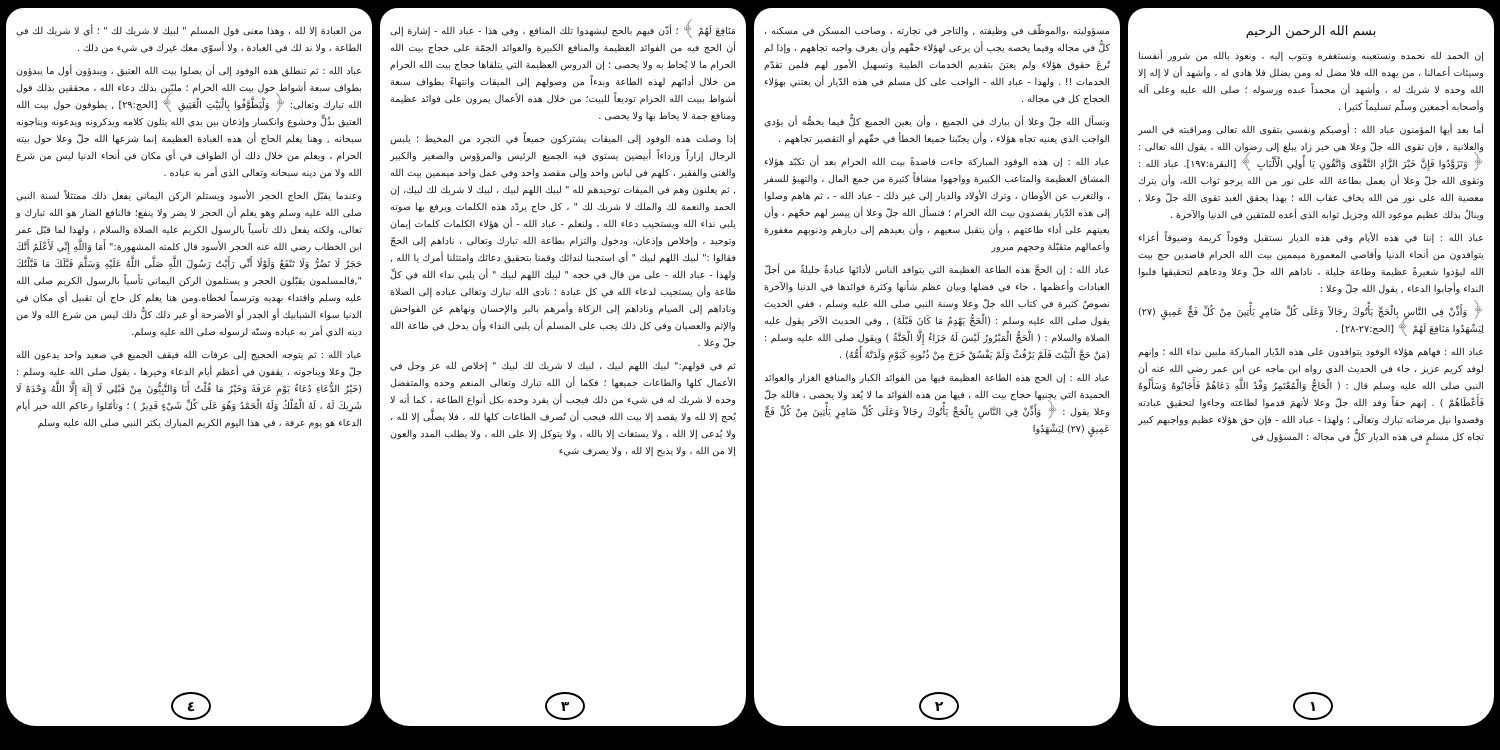بسم الله الرحمن الرحيم
إن الحمد لله نحمده ونستعينه ونستغفره ونتوب إليه ، ونعوذ بالله من شرور أنفسنا وسيئات أعمالنا ، من يهده الله فلا مضل له ومن يضلل فلا هادي له ، وأشهد أن لا إله إلا الله وحده لا شريك له ، وأشهد أن محمداً عبده ورسوله ؛ صلى الله عليه وعلى آله وأصحابه أجمعين وسلّم تسليماً كثيرا .
أما بعد أيها المؤمنون عباد الله : أوصيكم ونفسي بتقوى الله تعالى ومراقبته في السر والعلانية , فإن تقوى الله جلّ وعلا هي خير زاد يبلغ إلى رضوان الله ، يقول الله تعالى : ﴿ وَتَزَوَّدُوا فَإِنَّ خَيْرَ الزَّادِ التَّقْوَى وَاتَّقُونِ يَا أُولِي الْأَلْبَابِ ﴾ [البقرة:١٩٧]. عباد الله : وتقوى الله جلّ وعلا أن يعمل بطاعة الله على نور من الله يرجو ثواب الله، وأن يترك معصية الله على نور من الله يخاف عقاب الله ؛ بهذا يحقق العبد تقوى الله جلّ وعلا , وينالُ بذلك عظيم موعود الله وجزيل ثوابه الذي أعده للمتقين في الدنيا والآخرة .
عباد الله : إننا في هذه الأيام وفي هذه الديار نستقبل وفوداً كريمة وضيوفاً أعزاء يتوافدون من أنحاء الدنيا وأقاصي المعمورة ميممين بيت الله الحرام قاصدين حج بيت الله ليؤدوا شعيرةً عظيمة وطاعة جليلة ، ناداهم الله جلّ وعلا ودعاهم لتحقيقها فلبوا النداء وأجابوا الدعاء , يقول الله جلّ وعلا :
﴿ وَأَذِّنْ فِي النَّاسِ بِالْحَجِّ يَأْتُوكَ رِجَالاً وَعَلَى كُلِّ ضَامِرٍ يَأْتِينَ مِنْ كُلِّ فَجٍّ عَمِيقٍ (٢٧) لِيَشْهَدُوا مَنَافِعَ لَهُمْ ﴾ [الحج:٢٧-٢٨] .
عباد الله : فهاهم هؤلاء الوفود يتوافدون على هذه الدّيار المباركة ملبين نداء الله ؛ وإنهم لوفد كريم عزيز ، جاء في الحديث الذي رواه ابن ماجه عن ابن عمر رضي الله عنه أن النبي صلى الله عليه وسلم قال : ( الْحَاجُّ وَالْمُعْتَمِرُ وَفْدُ اللَّهِ دَعَاهُمْ فَأَجَابُوهُ وَسَأَلُوهُ فَأَعْطَاهُمْ ) . إنهم حقاً وفد الله جلّ وعلا لأنهمَ قدموا لطاعته وجاءوا لتحقيق عبادته وقصدوا نيل مرضاته تبارك وتعالَى ؛ ولهذا - عباد الله - فإن حق هؤلاء عظيم وواجبهم كبير تجاه كل مسلمٍ في هذه الديار كلٌّ في مجاله : المسؤول في
١
مسؤوليته ،والموظّف في وظيفته , والتاجر في تجارته ، وصاحب المسكن في مسكنه ، كلٌّ في مجاله وفيما يخصه يجب أن يرعى لهؤلاء حقّهم وأن يعرف واجبه تجاههم ، وإذا لم تُرعَ حقوق هؤلاء ولم يعتنَ بتقديم الخدمات الطيبة وتسهيل الأمور لهم فلمن تقدّم الخدمات !! . ولهذا - عباد الله - الواجب على كل مسلم في هذه الدّيار أن يعتني بهؤلاء الحجاج كل في مجاله .
ونسأل الله جلّ وعلا أن يبارك في الجميع ، وأن يعين الجميع كلٌّ فيما يخصُّه أن يؤدي الواجب الذي يعنيه تجاه هؤلاء ، وأن يجنّبنا جميعا الخطأ في حقّهم أو التقصير تجاههم .
عباد الله : إن هذه الوفود المباركة جاءت قاصدةً بيت الله الحرام بعد أن تكبّد هؤلاء المشاق العظيمة والمتاعب الكبيرة وواجهوا مشاقاً كثيرة من جمع المال ، والتهيؤ للسفر ، والتغرب عن الأوطان ، وترك الأولاد والديار إلى غير ذلك - عباد الله - ، ثم هاهم وصلوا إلى هذه الدّيار يقصدون بيت الله الحرام ؛ فنسأل الله جلّ وعلا أن ييسر لهم حجّهم ، وأن يعينهم على أداء طاعتهم ، وأن يتقبل سعيهم ، وأن يعيدهم إلى ديارهم وذنوبهم مغفورة وأعمالهم متقبّلة وحجهم مبرور
عباد الله : إن الحجَّ هذه الطاعة العظيمة التي يتوافد الناس لأدائها عبادةٌ جليلةٌ من أجلّ العبادات وأعظمها ، جاء في فضلها وبيان عظم شأنها وكثرة فوائدها في الدنيا والآخرة نصوصٌ كثيرة في كتاب الله جلّ وعلا وسنة النبي صلى الله عليه وسلم ، ففي الحديث يقول صلى الله عليه وسلم : (الْحَجُّ يَهْدِمُ مَا كَانَ قَبْلَهُ) , وفي الحديث الآخر يقول عليه الصلاة والسلام : ( الْحَجُّ الْمَبْرُورُ لَيْسَ لَهُ جَزَاءٌ إِلَّا الْجَنَّةُ ) ويقول صلى الله عليه وسلم : (مَنْ حَجَّ الْبَيْتَ فَلَمْ يَرْفُثْ وَلَمْ يَفْسُقْ خَرَجَ مِنْ ذُنُوبِهِ كَيَوْمِ وَلَدَتْهُ أُمُّهُ) .
عباد الله : إن الحج هذه الطاعة العظيمة فيها من الفوائد الكبار والمنافع الغزار والعوائد الحميدة التي يجنيها حجاج بيت الله ، فيها من هذه الفوائد ما لا يُعد ولا يحصى ، فالله جلّ وعلا يقول : ﴿ وَأَذِّنْ فِي النَّاسِ بِالْحَجِّ يَأْتُوكَ رِجَالاً وَعَلَى كُلِّ ضَامِرٍ يَأْتِينَ مِنْ كُلِّ فَجٍّ عَمِيقٍ (٢٧) لِيَشْهَدُوا
٢
مَنَافِعَ لَهُمْ ﴾ ؛ أذّن فيهم بالحج ليشهدوا تلك المنافع ، وفي هذا - عباد الله - إشارة إلى أن الحج فيه من الفوائد العظيمة والمنافع الكبيرة والعوائد الجمّة على حجاج بيت الله الحرام ما لا يُحاط به ولا يحصى ؛ إن الدروس العظيمة التي يتلقاها حجاج بيت الله الحرام من خلال أدائهم لهذه الطاعة وبدءاً من وصولهم إلى الميقات وانتهاءً بطواف سبعة أشواط ببيت الله الحرام توديعاً للبيت؛ من خلال هذه الأعمال يمرون على فوائد عظيمة ومنافع جمة لا يحاط بها ولا يحصى .
إذا وصلت هذه الوفود إلى الميقات يشتركون جميعاً في التجرد من المخيط ؛ يلبس الرجال إزاراً ورداءاً أبيضين يستوي فيه الجميع الرئيس والمرؤوس والصغير والكبير والغني والفقير ، كلهم في لباس واحد وإلى مقصد واحد وفي عمل واحد ميممين بيت الله , ثم يعلنون وهم في الميقات توحيدهم لله " لبيك اللهم لبيك ، لبيك لا شريك لك لبيك، إن الحمد والنعمة لك والملك لا شريك لك " ، كل حاج يردّد هذه الكلمات ويرفع بها صوته يلبي نداء الله ويستجيب دعاء الله ، ولنعلم - عباد الله - أن هؤلاء الكلمات كلمات إيمان وتوحيد ، وإخلاص وإذعان، ودخول والتزام بطاعة الله تبارك وتعالى ، ناداهم إلى الحجّ فقالوا :" لبيك اللهم لبيك " أي استجبنا لندائك وقمنا بتحقيق دعائك وامتثلنا أمرك يا الله , ولهذا - عباد الله - على من قال في حجه " لبيك اللهم لبيك " أن يلبي نداء الله في كلِّ طاعة وأن يستجيب لدعاء الله في كل عبادة ؛ نادى الله تبارك وتعالى عباده إلى الصلاة وناداهم إلى الصيام وناداهم إلى الزكاة وأمرهم بالبر والإحسان ونهاهم عن الفواحش والإثم والعصيان وفي كل ذلك يجب على المسلم أن يلبي النداء وأن يدخل في طاعة الله جلّ وعلا .
ثم في قولهم:" لبيك اللهم لبيك ، لبيك لا شريك لك لبيك " إخلاص لله عز وجل في الأعمال كلها والطاعات جميعها ؛ فكما أن الله تبارك وتعالى المنعم وحده والمتفضل وحده لا شريك له في شيء من ذلك فيجب أن يفرد وحده بكل أنواع الطاعة ، كما أنه لا يُحج إلا لله ولا يقصد إلا بيت الله فيجب أن تُصرف الطاعات كلها لله ، فلا يصلَّى إلا لله ، ولا يُدعى إلا الله ، ولا يستغاث إلا بالله ، ولا يتوكل إلا على الله ، ولا يطلب المدد والعون إلا من الله ، ولا يذبح إلا لله ، ولا يصرف شيء
٣
من العبادة إلا لله ، وهذا معنى قول المسلم " لبيك لا شريك لك " ؛ أي لا شريك لك في الطاعة ، ولا ند لك في العبادة ، ولا أسوّي معك غيرك في شيء من ذلك .
عباد الله : ثم تنطلق هذه الوفود إلى أن يصلوا بيت الله العتيق ، ويبدؤون أول ما يبدؤون بطواف سبعة أشواط حول بيت الله الحرام ؛ ملبّين بذلك دعاء الله ، محققين بذلك قول الله تبارك وتعالى: ﴿ وَلْيَطَّوَّفُوا بِالْبَيْتِ الْعَتِيقِ ﴾ [الحج:٢٩] , يطوفون حول بيت الله العتيق بذُلٍّ وخشوع وانكسار وإذعان بين يدي الله يتلون كلامه ويذكرونه ويدعونه ويناجونه سبحانه , وهنا يعلم الحاج أن هذه العبادة العظيمة إنما شرعها الله جلّ وعلا حول بيته الحرام ، ويعلم من خلال ذلك أن الطواف في أي مكان في أنحاء الدنيا ليس من شرع الله ولا من دينه سبحانه وتعالى الذي أمر به عباده .
وعندما يقبّل الحاج الحجر الأسود ويستلم الركن اليماني يفعل ذلك ممتثلاً لسنة النبي صلى الله عليه وسلم وهو يعلم أن الحجر لا يضر ولا ينفع؛ فالنافع الضار هو الله تبارك و تعالى، ولكنه يفعل ذلك تأسياً بالرسول الكريم عليه الصلاة والسلام ، ولهذا لما قبّل عمر ابن الخطاب رضي الله عنه الحجر الأسود قال كلمته المشهورة:" أَمَا وَاللَّهِ إِنِّي لَأَعْلَمُ أَنَّكَ حَجَرٌ لَا تَضُرُّ وَلَا تَنْفَعُ وَلَوْلَا أَنِّي رَأَيْتُ رَسُولَ اللَّهِ صَلَّى اللَّهُ عَلَيْهِ وَسَلَّمَ قَبَّلَكَ مَا قَبَّلْتُكَ ",فالمسلمون يقبّلون الحجر و يستلمون الركن اليماني تأسياً بالرسول الكريم صلى الله عليه وسلم واقتداء بهديه وترسماً لخطاه.ومن هنا يعلم كل حاج أن تقبيل أي مكان في الدنيا سواء الشبابيك أو الجدر أو الأضرحة أو غير ذلك كلُّ ذلك ليس من شرع الله ولا من دينه الذي أمر به عباده وسنّه لرسوله صلى الله عليه وسلم.
عباد الله : ثم يتوجه الحجيج إلى عرفات الله فيقف الجميع في صعيد واحد يدعون الله جلّ وعلا ويناجونه ، يقفون في أعظم أيام الدعاء وخيرها ، يقول صلى الله عليه وسلم : (خَيْرُ الدُّعَاءِ دُعَاءُ يَوْمِ عَرَفَةَ وَخَيْرُ مَا قُلْتُ أَنَا وَالنَّبِيُّونَ مِنْ قَبْلِي لَا إِلَهَ إِلَّا اللَّهُ وَحْدَهُ لَا شَرِيكَ لَهُ ، لَهُ الْمُلْكُ وَلَهُ الْحَمْدُ وَهُوَ عَلَى كُلِّ شَيْءٍ قَدِيرٌ ) ؛ وتأمّلوا رعاكم الله خير أيام الدعاء هو يوم عرفة ، في هذا اليوم الكريم المبارك يكثر النبي صلى الله عليه وسلم
٤